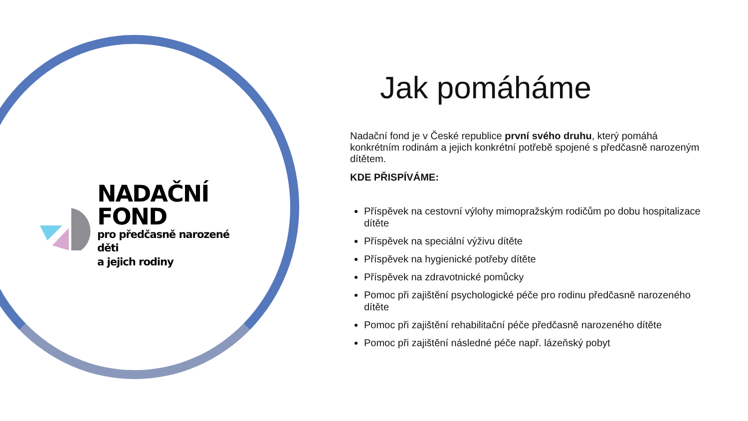NADAČNÍ FOND
pro předčasně narozené děti
a jejich rodiny
Jak pomáháme
Nadační fond je v České republice první svého druhu, který pomáhá konkrétním rodinám a jejich konkrétní potřebě spojené s předčasně narozeným dítětem.
KDE PŘISPÍVÁME:
Příspěvek na cestovní výlohy mimopražským rodičům po dobu hospitalizace dítěte
Příspěvek na speciální výživu dítěte
Příspěvek na hygienické potřeby dítěte
Příspěvek na zdravotnické pomůcky
Pomoc při zajištění psychologické péče pro rodinu předčasně narozeného dítěte
Pomoc při zajištění rehabilitační péče předčasně narozeného dítěte
Pomoc při zajištění následné péče např. lázeňský pobyt